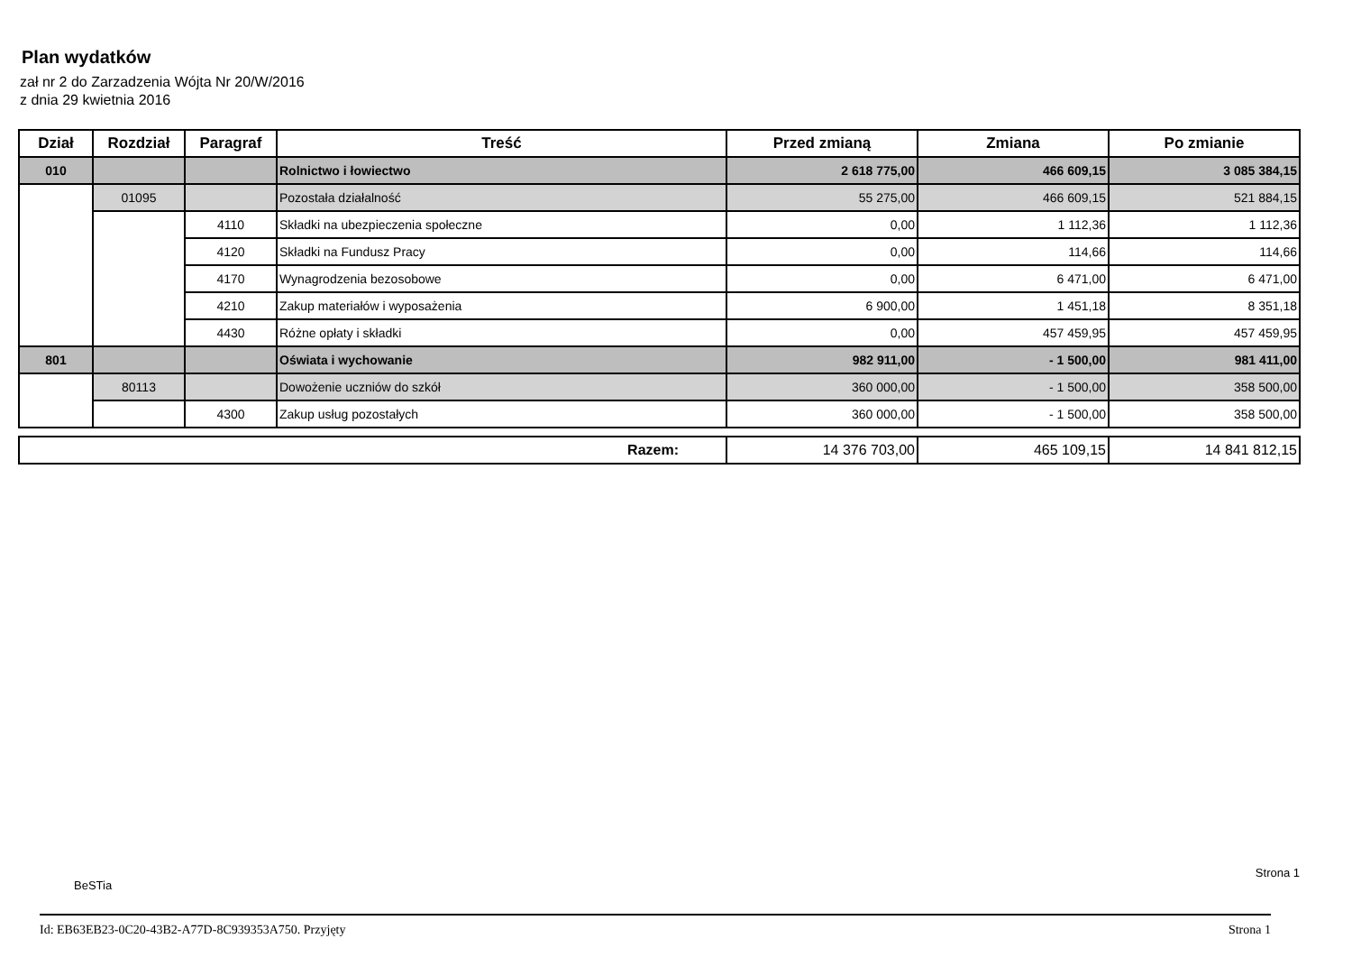Plan wydatków
zał nr 2 do Zarzadzenia Wójta Nr 20/W/2016
z dnia 29 kwietnia 2016
| Dział | Rozdział | Paragraf | Treść | Przed zmianą | Zmiana | Po zmianie |
| --- | --- | --- | --- | --- | --- | --- |
| 010 | | | Rolnictwo i łowiectwo | 2 618 775,00 | 466 609,15 | 3 085 384,15 |
| | 01095 | | Pozostała działalność | 55 275,00 | 466 609,15 | 521 884,15 |
| | | 4110 | Składki na ubezpieczenia społeczne | 0,00 | 1 112,36 | 1 112,36 |
| | | 4120 | Składki na Fundusz Pracy | 0,00 | 114,66 | 114,66 |
| | | 4170 | Wynagrodzenia bezosobowe | 0,00 | 6 471,00 | 6 471,00 |
| | | 4210 | Zakup materiałów i wyposażenia | 6 900,00 | 1 451,18 | 8 351,18 |
| | | 4430 | Różne opłaty i składki | 0,00 | 457 459,95 | 457 459,95 |
| 801 | | | Oświata i wychowanie | 982 911,00 | - 1 500,00 | 981 411,00 |
| | 80113 | | Dowożenie uczniów do szkół | 360 000,00 | - 1 500,00 | 358 500,00 |
| | | 4300 | Zakup usług pozostałych | 360 000,00 | - 1 500,00 | 358 500,00 |
| Razem: | 14 376 703,00 | 465 109,15 | 14 841 812,15 |
BeSTia
Strona 1
Id: EB63EB23-0C20-43B2-A77D-8C939353A750. Przyjęty Strona 1